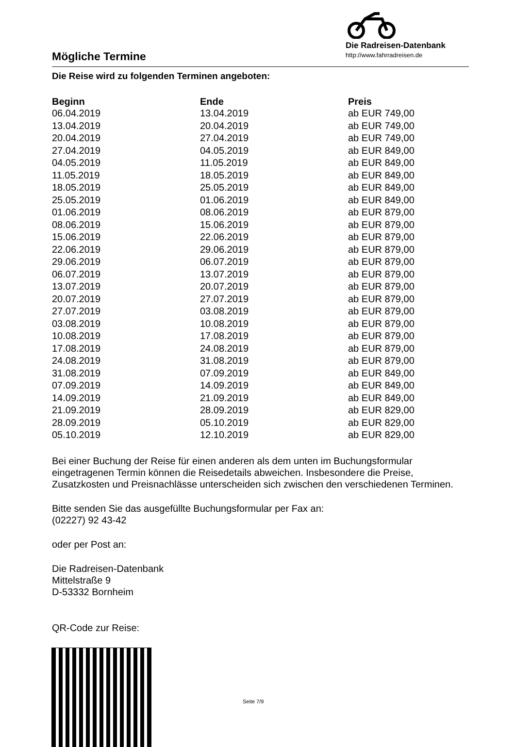Mögliche Termine
Die Radreisen-Datenbank
http://www.fahrradreisen.de
Die Reise wird zu folgenden Terminen angeboten:
| Beginn | Ende | Preis |
| --- | --- | --- |
| 06.04.2019 | 13.04.2019 | ab EUR 749,00 |
| 13.04.2019 | 20.04.2019 | ab EUR 749,00 |
| 20.04.2019 | 27.04.2019 | ab EUR 749,00 |
| 27.04.2019 | 04.05.2019 | ab EUR 849,00 |
| 04.05.2019 | 11.05.2019 | ab EUR 849,00 |
| 11.05.2019 | 18.05.2019 | ab EUR 849,00 |
| 18.05.2019 | 25.05.2019 | ab EUR 849,00 |
| 25.05.2019 | 01.06.2019 | ab EUR 849,00 |
| 01.06.2019 | 08.06.2019 | ab EUR 879,00 |
| 08.06.2019 | 15.06.2019 | ab EUR 879,00 |
| 15.06.2019 | 22.06.2019 | ab EUR 879,00 |
| 22.06.2019 | 29.06.2019 | ab EUR 879,00 |
| 29.06.2019 | 06.07.2019 | ab EUR 879,00 |
| 06.07.2019 | 13.07.2019 | ab EUR 879,00 |
| 13.07.2019 | 20.07.2019 | ab EUR 879,00 |
| 20.07.2019 | 27.07.2019 | ab EUR 879,00 |
| 27.07.2019 | 03.08.2019 | ab EUR 879,00 |
| 03.08.2019 | 10.08.2019 | ab EUR 879,00 |
| 10.08.2019 | 17.08.2019 | ab EUR 879,00 |
| 17.08.2019 | 24.08.2019 | ab EUR 879,00 |
| 24.08.2019 | 31.08.2019 | ab EUR 879,00 |
| 31.08.2019 | 07.09.2019 | ab EUR 849,00 |
| 07.09.2019 | 14.09.2019 | ab EUR 849,00 |
| 14.09.2019 | 21.09.2019 | ab EUR 849,00 |
| 21.09.2019 | 28.09.2019 | ab EUR 829,00 |
| 28.09.2019 | 05.10.2019 | ab EUR 829,00 |
| 05.10.2019 | 12.10.2019 | ab EUR 829,00 |
Bei einer Buchung der Reise für einen anderen als dem unten im Buchungsformular eingetragenen Termin können die Reisedetails abweichen. Insbesondere die Preise, Zusatzkosten und Preisnachlässe unterscheiden sich zwischen den verschiedenen Terminen.
Bitte senden Sie das ausgefüllte Buchungsformular per Fax an:
(02227) 92 43-42
oder per Post an:
Die Radreisen-Datenbank
Mittelstraße 9
D-53332 Bornheim
QR-Code zur Reise:
Seite 7/9